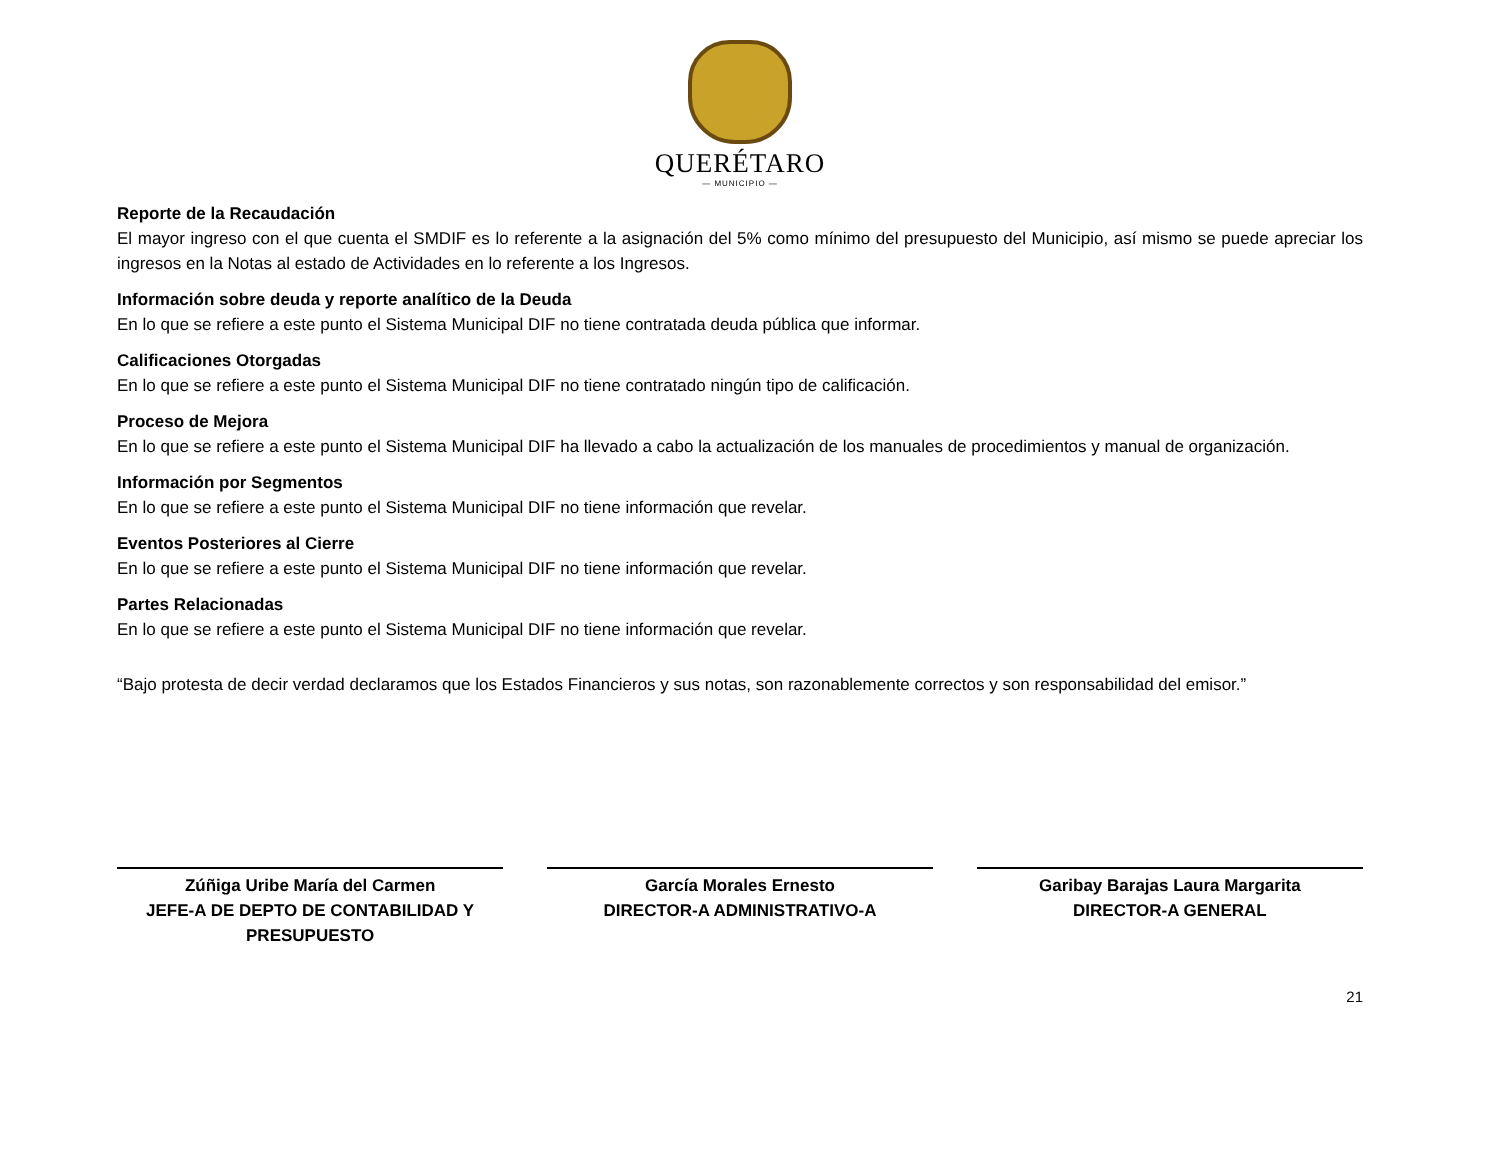QUERÉTARO
— MUNICIPIO —
Reporte de la Recaudación
El mayor ingreso con el que cuenta el SMDIF es lo referente a la asignación del 5% como mínimo del presupuesto del Municipio, así mismo se puede apreciar los ingresos en la Notas al estado de Actividades en lo referente a los Ingresos.
Información sobre deuda y reporte analítico de la Deuda
En lo que se refiere a este punto el Sistema Municipal DIF no tiene contratada deuda pública que informar.
Calificaciones Otorgadas
En lo que se refiere a este punto el Sistema Municipal DIF no tiene contratado ningún tipo de calificación.
Proceso de Mejora
En lo que se refiere a este punto el Sistema Municipal DIF ha llevado a cabo la actualización de los manuales de procedimientos y manual de organización.
Información por Segmentos
En lo que se refiere a este punto el Sistema Municipal DIF no tiene información que revelar.
Eventos Posteriores al Cierre
En lo que se refiere a este punto el Sistema Municipal DIF no tiene información que revelar.
Partes Relacionadas
En lo que se refiere a este punto el Sistema Municipal DIF no tiene información que revelar.
“Bajo protesta de decir verdad declaramos que los Estados Financieros y sus notas, son razonablemente correctos y son responsabilidad del emisor.”
Zúñiga Uribe María del Carmen
JEFE-A DE DEPTO DE CONTABILIDAD Y PRESUPUESTO
García Morales Ernesto
DIRECTOR-A ADMINISTRATIVO-A
Garibay Barajas Laura Margarita
DIRECTOR-A GENERAL
21